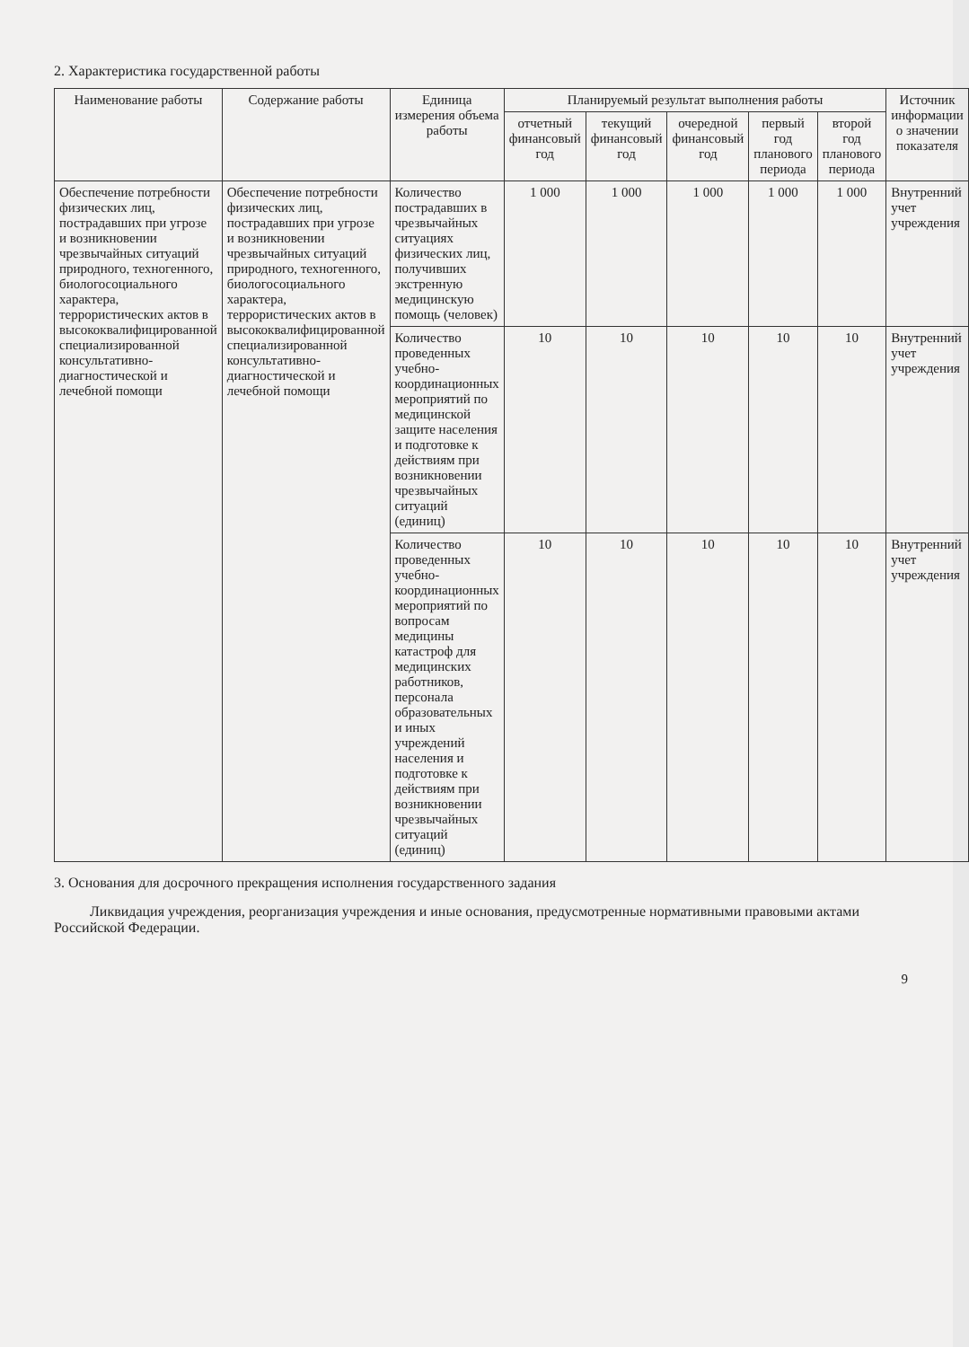2. Характеристика государственной работы
| Наименование работы | Содержание работы | Единица измерения объема работы | Планируемый результат выполнения работы | | | | | Источник информации о значении показателя |
| --- | --- | --- | --- | --- | --- | --- | --- | --- |
| | | | отчетный финансовый год | текущий финансовый год | очередной финансовый год | первый год планового периода | второй год планового периода | |
| Обеспечение потребности физических лиц, пострадавших при угрозе и возникновении чрезвычайных ситуаций природного, техногенного, биологосоциального характера, террористических актов в высококвалифицированной специализированной консультативно-диагностической и лечебной помощи | Обеспечение потребности физических лиц, пострадавших при угрозе и возникновении чрезвычайных ситуаций природного, техногенного, биологосоциального характера, террористических актов в высококвалифицированной специализированной консультативно-диагностической и лечебной помощи | Количество пострадавших в чрезвычайных ситуациях физических лиц, получивших экстренную медицинскую помощь (человек) | 1 000 | 1 000 | 1 000 | 1 000 | 1 000 | Внутренний учет учреждения |
| | | Количество проведенных учебно-координационных мероприятий по медицинской защите населения и подготовке к действиям при возникновении чрезвычайных ситуаций (единиц) | 10 | 10 | 10 | 10 | 10 | Внутренний учет учреждения |
| | | Количество проведенных учебно-координационных мероприятий по вопросам медицины катастроф для медицинских работников, персонала образовательных и иных учреждений населения и подготовке к действиям при возникновении чрезвычайных ситуаций (единиц) | 10 | 10 | 10 | 10 | 10 | Внутренний учет учреждения |
3. Основания для досрочного прекращения исполнения государственного задания
Ликвидация учреждения, реорганизация учреждения и иные основания, предусмотренные нормативными правовыми актами Российской Федерации.
9